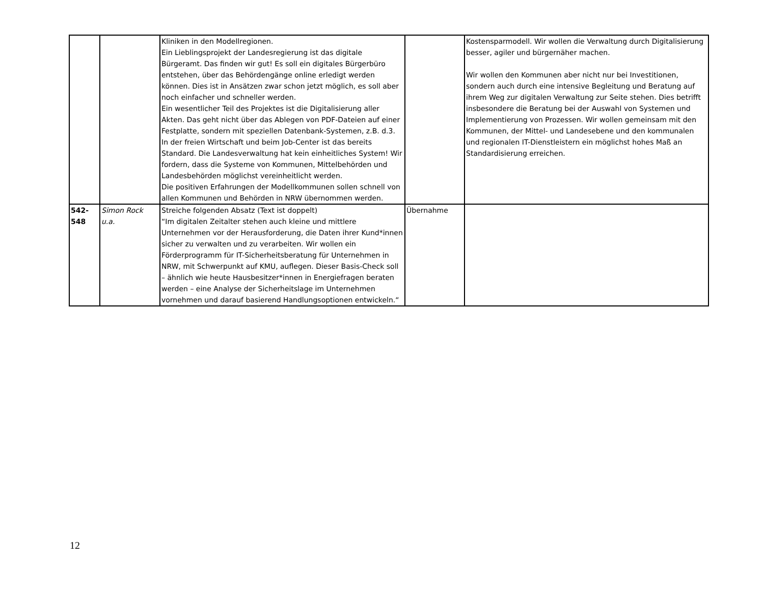| | | Kliniken in den Modellregionen. Ein Lieblingsprojekt der Landesregierung ist das digitale Bürgeramt. Das finden wir gut! Es soll ein digitales Bürgerbüro entstehen, über das Behördengänge online erledigt werden können. Dies ist in Ansätzen zwar schon jetzt möglich, es soll aber noch einfacher und schneller werden. Ein wesentlicher Teil des Projektes ist die Digitalisierung aller Akten. Das geht nicht über das Ablegen von PDF-Dateien auf einer Festplatte, sondern mit speziellen Datenbank-Systemen, z.B. d.3. In der freien Wirtschaft und beim Job-Center ist das bereits Standard. Die Landesverwaltung hat kein einheitliches System! Wir fordern, dass die Systeme von Kommunen, Mittelbehörden und Landesbehörden möglichst vereinheitlicht werden. Die positiven Erfahrungen der Modellkommunen sollen schnell von allen Kommunen und Behörden in NRW übernommen werden. | | Kostensparmodell. Wir wollen die Verwaltung durch Digitalisierung besser, agiler und bürgernäher machen. Wir wollen den Kommunen aber nicht nur bei Investitionen, sondern auch durch eine intensive Begleitung und Beratung auf ihrem Weg zur digitalen Verwaltung zur Seite stehen. Dies betrifft insbesondere die Beratung bei der Auswahl von Systemen und Implementierung von Prozessen. Wir wollen gemeinsam mit den Kommunen, der Mittel- und Landesebene und den kommunalen und regionalen IT-Dienstleistern ein möglichst hohes Maß an Standardisierung erreichen. |
| 542- 548 | Simon Rock u.a. | Streiche folgenden Absatz (Text ist doppelt) “Im digitalen Zeitalter stehen auch kleine und mittlere Unternehmen vor der Herausforderung, die Daten ihrer Kund*innen sicher zu verwalten und zu verarbeiten. Wir wollen ein Förderprogramm für IT-Sicherheitsberatung für Unternehmen in NRW, mit Schwerpunkt auf KMU, auflegen. Dieser Basis-Check soll – ähnlich wie heute Hausbesitzer*innen in Energiefragen beraten werden – eine Analyse der Sicherheitslage im Unternehmen vornehmen und darauf basierend Handlungsoptionen entwickeln.“ | Übernahme | |
12